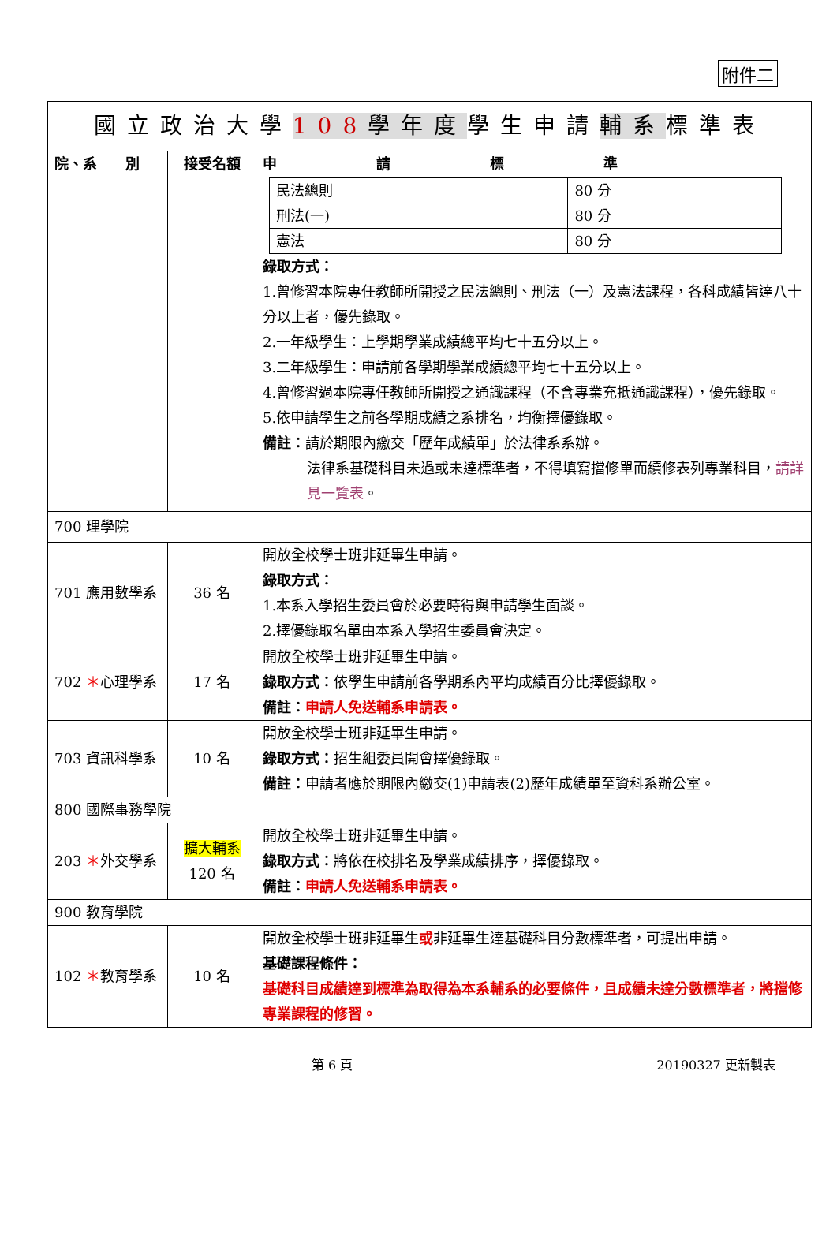附件二
| 國立政治大學 108 學年度 學生申請 輔系 標準表 | | |
| 院、系 別 | 接受名額 | 申 請 標 準 |
| | | / 民法總則 / 80 分 / / 刑法(一) / 80 分 / / 憲法 / 80 分 / 錄取方式： 1.曾修習本院專任教師所開授之民法總則、刑法（一）及憲法課程，各科成績皆達八十分以上者，優先錄取。 2.一年級學生：上學期學業成績總平均七十五分以上。 3.二年級學生：申請前各學期學業成績總平均七十五分以上。 4.曾修習過本院專任教師所開授之通識課程（不含專業充抵通識課程），優先錄取。 5.依申請學生之前各學期成績之系排名，均衡擇優錄取。 備註： 請於期限內繳交「歷年成績單」於法律系系辦。 法律系基礎科目未過或未達標準者，不得填寫擋修單而續修表列專業科目， 請詳見一覽表 。 |
| 700 理學院 | | |
| 701 應用數學系 | 36 名 | 開放全校學士班非延畢生申請。 錄取方式： 1.本系入學招生委員會於必要時得與申請學生面談。 2.擇優錄取名單由本系入學招生委員會決定。 |
| 702 ＊ 心理學系 | 17 名 | 開放全校學士班非延畢生申請。 錄取方式： 依學生申請前各學期系內平均成績百分比擇優錄取。 備註： 申請人免送輔系申請表。 |
| 703 資訊科學系 | 10 名 | 開放全校學士班非延畢生申請。 錄取方式： 招生組委員開會擇優錄取。 備註： 申請者應於期限內繳交(1)申請表(2)歷年成績單至資科系辦公室。 |
| 800 國際事務學院 | | |
| 203 ＊ 外交學系 | 擴大輔系 120 名 | 開放全校學士班非延畢生申請。 錄取方式： 將依在校排名及學業成績排序，擇優錄取。 備註： 申請人免送輔系申請表。 |
| 900 教育學院 | | |
| 102 ＊ 教育學系 | 10 名 | 開放全校學士班非延畢生 或 非延畢生達基礎科目分數標準者，可提出申請。 基礎課程條件： 基礎科目成績達到標準為取得為本系輔系的必要條件，且成績未達分數標準者，將擋修專業課程的修習。 |
第 6 頁 20190327 更新製表